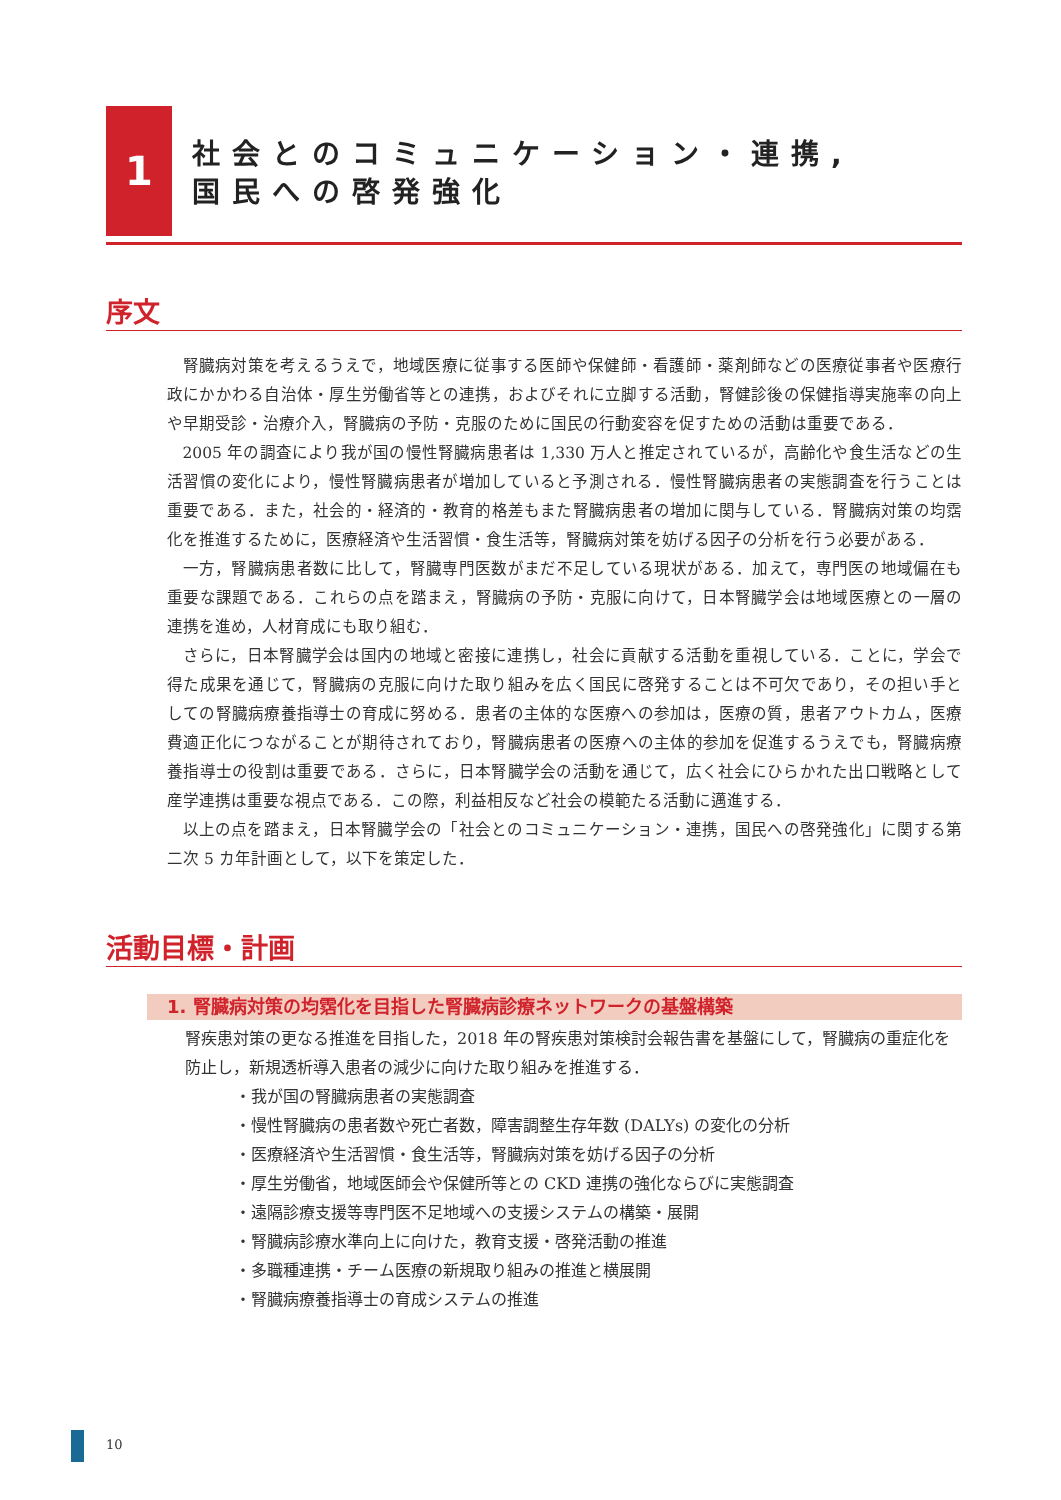1
社会とのコミュニケーション・連携,
国民への啓発強化
序文
腎臓病対策を考えるうえで，地域医療に従事する医師や保健師・看護師・薬剤師などの医療従事者や医療行政にかかわる自治体・厚生労働省等との連携，およびそれに立脚する活動，腎健診後の保健指導実施率の向上や早期受診・治療介入，腎臓病の予防・克服のために国民の行動変容を促すための活動は重要である．
2005 年の調査により我が国の慢性腎臓病患者は 1,330 万人と推定されているが，高齢化や食生活などの生活習慣の変化により，慢性腎臓病患者が増加していると予測される．慢性腎臓病患者の実態調査を行うことは重要である．また，社会的・経済的・教育的格差もまた腎臓病患者の増加に関与している．腎臓病対策の均霑化を推進するために，医療経済や生活習慣・食生活等，腎臓病対策を妨げる因子の分析を行う必要がある．
一方，腎臓病患者数に比して，腎臓専門医数がまだ不足している現状がある．加えて，専門医の地域偏在も重要な課題である．これらの点を踏まえ，腎臓病の予防・克服に向けて，日本腎臓学会は地域医療との一層の連携を進め，人材育成にも取り組む．
さらに，日本腎臓学会は国内の地域と密接に連携し，社会に貢献する活動を重視している．ことに，学会で得た成果を通じて，腎臓病の克服に向けた取り組みを広く国民に啓発することは不可欠であり，その担い手としての腎臓病療養指導士の育成に努める．患者の主体的な医療への参加は，医療の質，患者アウトカム，医療費適正化につながることが期待されており，腎臓病患者の医療への主体的参加を促進するうえでも，腎臓病療養指導士の役割は重要である．さらに，日本腎臓学会の活動を通じて，広く社会にひらかれた出口戦略として産学連携は重要な視点である．この際，利益相反など社会の模範たる活動に邁進する．
以上の点を踏まえ，日本腎臓学会の「社会とのコミュニケーション・連携，国民への啓発強化」に関する第二次 5 カ年計画として，以下を策定した．
活動目標・計画
1. 腎臓病対策の均霑化を目指した腎臓病診療ネットワークの基盤構築
腎疾患対策の更なる推進を目指した，2018 年の腎疾患対策検討会報告書を基盤にして，腎臓病の重症化を防止し，新規透析導入患者の減少に向けた取り組みを推進する．
・我が国の腎臓病患者の実態調査
・慢性腎臓病の患者数や死亡者数，障害調整生存年数 (DALYs) の変化の分析
・医療経済や生活習慣・食生活等，腎臓病対策を妨げる因子の分析
・厚生労働省，地域医師会や保健所等との CKD 連携の強化ならびに実態調査
・遠隔診療支援等専門医不足地域への支援システムの構築・展開
・腎臓病診療水準向上に向けた，教育支援・啓発活動の推進
・多職種連携・チーム医療の新規取り組みの推進と横展開
・腎臓病療養指導士の育成システムの推進
10